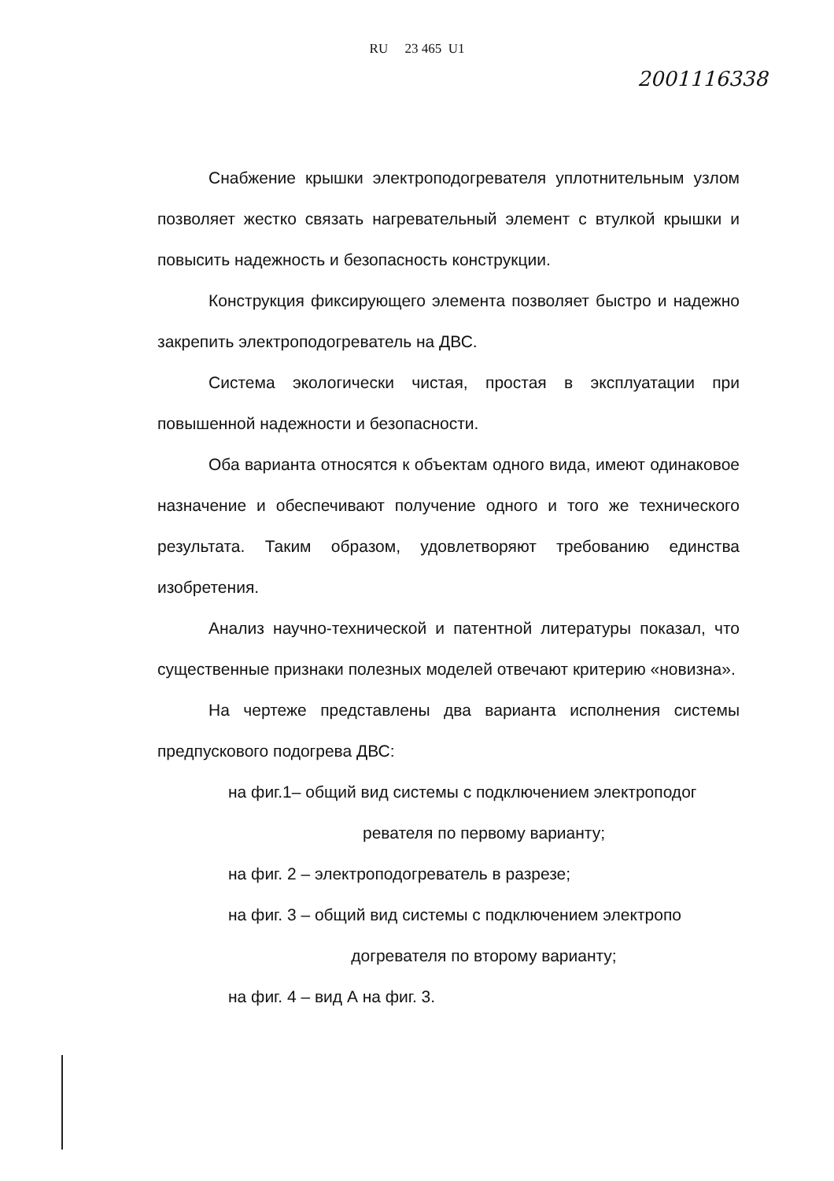RU 23 465 U1
2001116338
Снабжение крышки электроподогревателя уплотнительным узлом позволяет жестко связать нагревательный элемент с втулкой крышки и повысить надежность и безопасность конструкции.
Конструкция фиксирующего элемента позволяет быстро и надежно закрепить электроподогреватель на ДВС.
Система экологически чистая, простая в эксплуатации при повышенной надежности и безопасности.
Оба варианта относятся к объектам одного вида, имеют одинаковое назначение и обеспечивают получение одного и того же технического результата. Таким образом, удовлетворяют требованию единства изобретения.
Анализ научно-технической и патентной литературы показал, что существенные признаки полезных моделей отвечают критерию «новизна».
На чертеже представлены два варианта исполнения системы предпускового подогрева ДВС:
на фиг.1– общий вид системы с подключением электроподог
ревателя по первому варианту;
на фиг. 2 – электроподогреватель в разрезе;
на фиг. 3 – общий вид системы с подключением электропо
догревателя по второму варианту;
на фиг. 4 – вид А на фиг. 3.